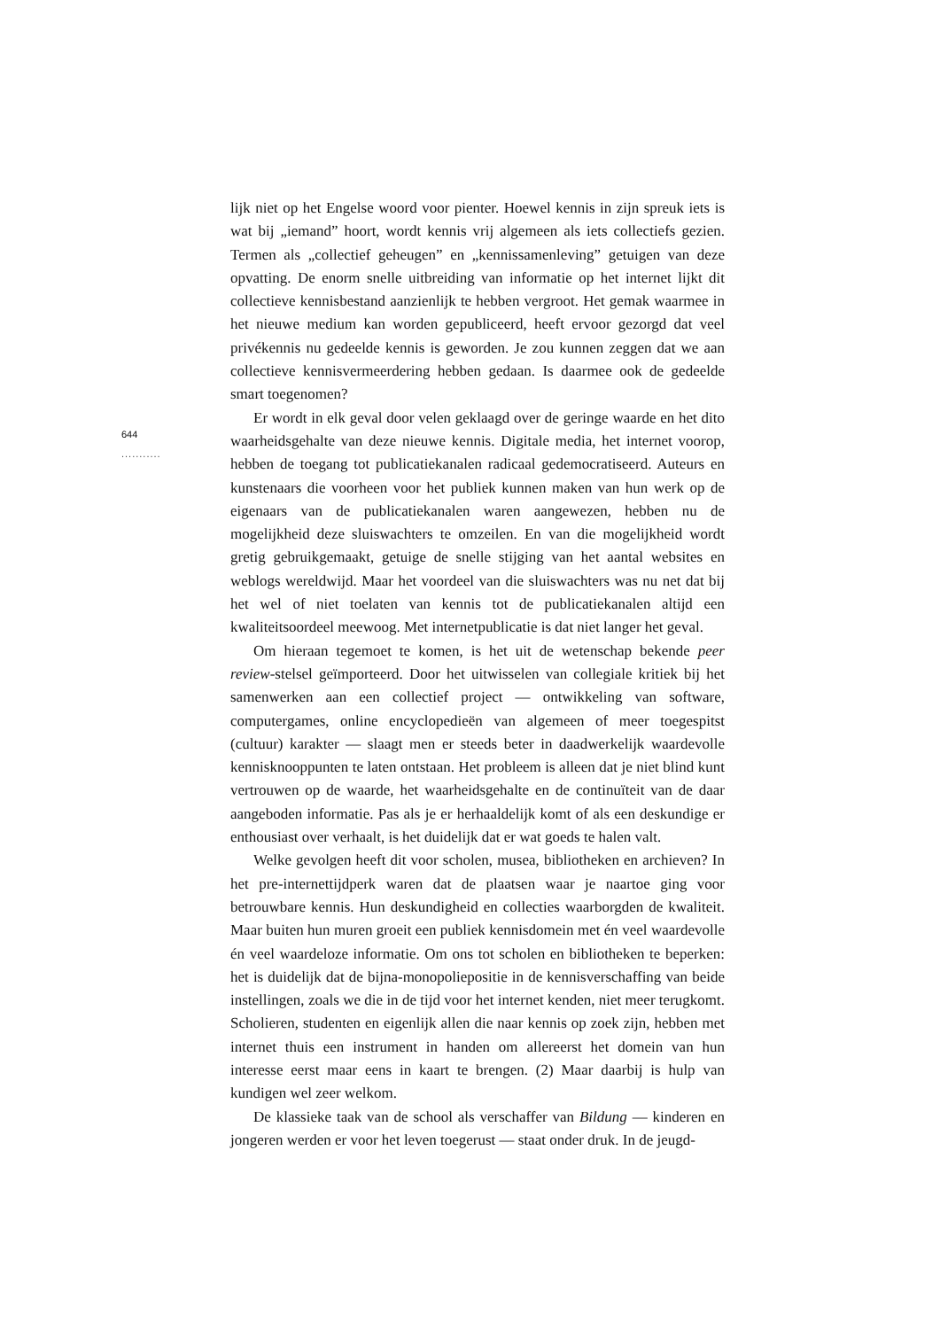644
...........
lijk niet op het Engelse woord voor pienter. Hoewel kennis in zijn spreuk iets is wat bij „iemand” hoort, wordt kennis vrij algemeen als iets collectiefs gezien. Termen als „collectief geheugen” en „kennissamenleving” getuigen van deze opvatting. De enorm snelle uitbreiding van informatie op het internet lijkt dit collectieve kennisbestand aanzienlijk te hebben vergroot. Het gemak waarmee in het nieuwe medium kan worden gepubliceerd, heeft ervoor gezorgd dat veel privékennis nu gedeelde kennis is geworden. Je zou kunnen zeggen dat we aan collectieve kennisvermeerdering hebben gedaan. Is daarmee ook de gedeelde smart toegenomen?
Er wordt in elk geval door velen geklaagd over de geringe waarde en het dito waarheidsgehalte van deze nieuwe kennis. Digitale media, het internet voorop, hebben de toegang tot publicatiekanalen radicaal gedemocratiseerd. Auteurs en kunstenaars die voorheen voor het publiek kunnen maken van hun werk op de eigenaars van de publicatiekanalen waren aangewezen, hebben nu de mogelijkheid deze sluiswachters te omzeilen. En van die mogelijkheid wordt gretig gebruikgemaakt, getuige de snelle stijging van het aantal websites en weblogs wereldwijd. Maar het voordeel van die sluiswachters was nu net dat bij het wel of niet toelaten van kennis tot de publicatiekanalen altijd een kwaliteitsoordeel meewoog. Met internetpublicatie is dat niet langer het geval.
Om hieraan tegemoet te komen, is het uit de wetenschap bekende peer review-stelsel geïmporteerd. Door het uitwisselen van collegiale kritiek bij het samenwerken aan een collectief project — ontwikkeling van software, computergames, online encyclopedieën van algemeen of meer toegespitst (cultuur) karakter — slaagt men er steeds beter in daadwerkelijk waardevolle kennisknooppunten te laten ontstaan. Het probleem is alleen dat je niet blind kunt vertrouwen op de waarde, het waarheidsgehalte en de continuïteit van de daar aangeboden informatie. Pas als je er herhaaldelijk komt of als een deskundige er enthousiast over verhaalt, is het duidelijk dat er wat goeds te halen valt.
Welke gevolgen heeft dit voor scholen, musea, bibliotheken en archieven? In het pre-internettijdperk waren dat de plaatsen waar je naartoe ging voor betrouwbare kennis. Hun deskundigheid en collecties waarborgden de kwaliteit. Maar buiten hun muren groeit een publiek kennisdomein met én veel waardevolle én veel waardeloze informatie. Om ons tot scholen en bibliotheken te beperken: het is duidelijk dat de bijna-monopoliepositie in de kennisverschaffing van beide instellingen, zoals we die in de tijd voor het internet kenden, niet meer terugkomt. Scholieren, studenten en eigenlijk allen die naar kennis op zoek zijn, hebben met internet thuis een instrument in handen om allereerst het domein van hun interesse eerst maar eens in kaart te brengen. (2) Maar daarbij is hulp van kundigen wel zeer welkom.
De klassieke taak van de school als verschaffer van Bildung — kinderen en jongeren werden er voor het leven toegerust — staat onder druk. In de jeugd-